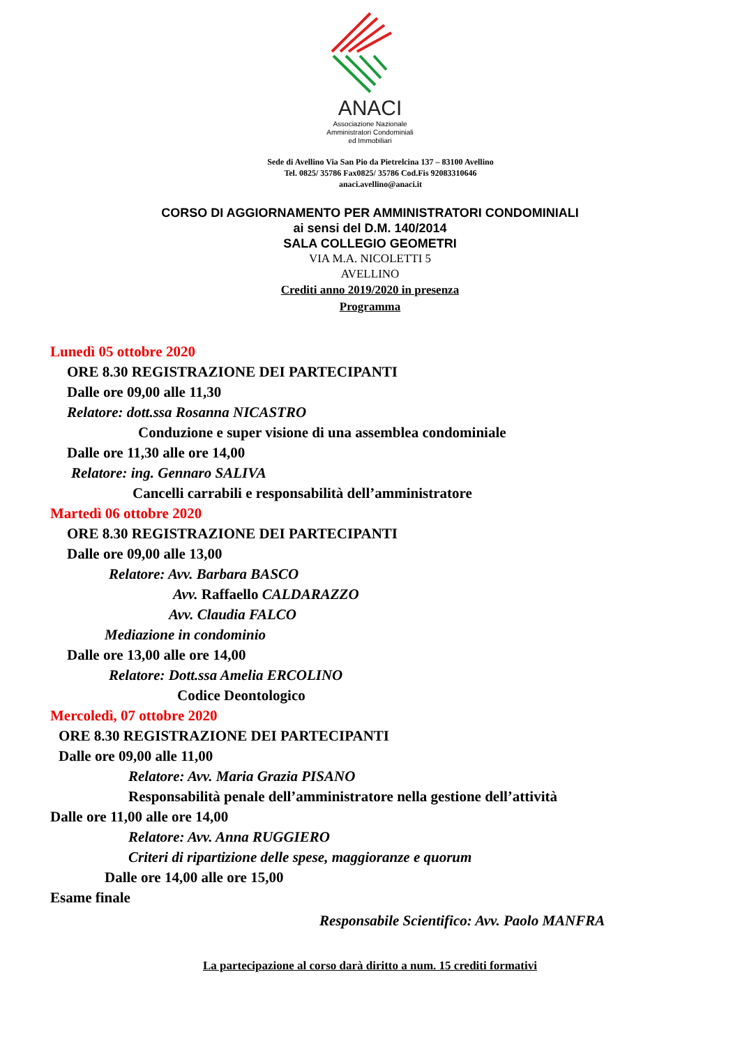ANACI
Associazione Nazionale
Amministratori Condominiali
ed Immobiliari
Sede di Avellino Via San Pio da Pietrelcina 137 – 83100 Avellino
Tel. 0825/ 35786 Fax0825/ 35786 Cod.Fis 92083310646
anaci.avellino@anaci.it
CORSO DI AGGIORNAMENTO PER AMMINISTRATORI CONDOMINIALI
ai sensi del D.M. 140/2014
SALA COLLEGIO GEOMETRI
VIA M.A. NICOLETTI 5
AVELLINO
Crediti anno 2019/2020 in presenza
Programma
Lunedì 05 ottobre 2020
ORE 8.30 REGISTRAZIONE DEI PARTECIPANTI
Dalle ore 09,00 alle 11,30
Relatore: dott.ssa Rosanna NICASTRO
Conduzione e super visione di una assemblea condominiale
Dalle ore 11,30 alle ore 14,00
Relatore: ing. Gennaro SALIVA
Cancelli carrabili e responsabilità dell’amministratore
Martedì 06 ottobre 2020
ORE 8.30 REGISTRAZIONE DEI PARTECIPANTI
Dalle ore 09,00 alle 13,00
Relatore: Avv. Barbara BASCO
Avv. Raffaello CALDARAZZO
Avv. Claudia FALCO
Mediazione in condominio
Dalle ore 13,00 alle ore 14,00
Relatore: Dott.ssa Amelia ERCOLINO
Codice Deontologico
Mercoledì, 07 ottobre 2020
ORE 8.30 REGISTRAZIONE DEI PARTECIPANTI
Dalle ore 09,00 alle 11,00
Relatore: Avv. Maria Grazia PISANO
Responsabilità penale dell’amministratore nella gestione dell’attività
Dalle ore 11,00 alle ore 14,00
Relatore: Avv. Anna RUGGIERO
Criteri di ripartizione delle spese, maggioranze e quorum
Dalle ore 14,00 alle ore 15,00
Esame finale
Responsabile Scientifico: Avv. Paolo MANFRA
La partecipazione al corso darà diritto a num. 15 crediti formativi